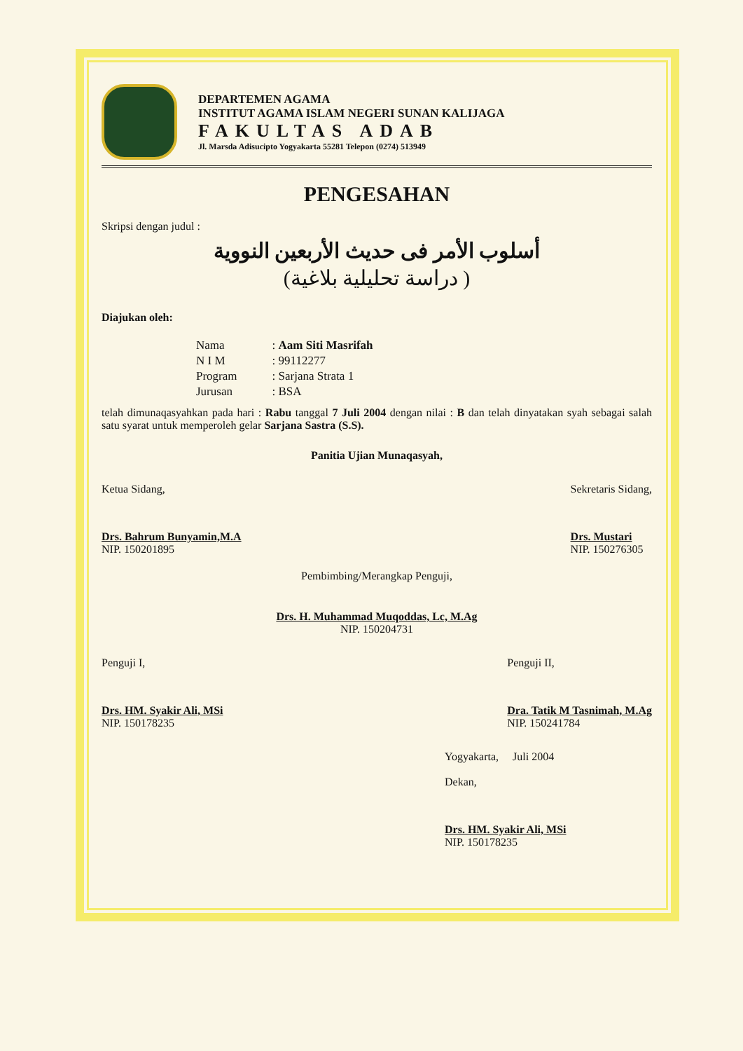DEPARTEMEN AGAMA
INSTITUT AGAMA ISLAM NEGERI SUNAN KALIJAGA
FAKULTAS ADAB
Jl. Marsda Adisucipto Yogyakarta 55281 Telepon (0274) 513949
PENGESAHAN
Skripsi dengan judul :
أسلوب الأمر فى حديث الأربعين النووية
( دراسة تحليلية بلاغية)
Diajukan oleh:
| Nama | : Aam Siti Masrifah |
| N I M | : 99112277 |
| Program | : Sarjana Strata 1 |
| Jurusan | : BSA |
telah dimunaqasyahkan pada hari : Rabu tanggal 7 Juli 2004 dengan nilai : B dan telah dinyatakan syah sebagai salah satu syarat untuk memperoleh gelar Sarjana Sastra (S.S).
Panitia Ujian Munaqasyah,
Ketua Sidang,
Drs. Bahrum Bunyamin,M.A
NIP. 150201895
Sekretaris Sidang,
Drs. Mustari
NIP. 150276305
Pembimbing/Merangkap Penguji,
Drs. H. Muhammad Muqoddas, Lc, M.Ag
NIP. 150204731
Penguji I,
Drs. HM. Syakir Ali, MSi
NIP. 150178235
Penguji II,
Dra. Tatik M Tasnimah, M.Ag
NIP. 150241784
Yogyakarta, Juli 2004
Dekan,
Drs. HM. Syakir Ali, MSi
NIP. 150178235